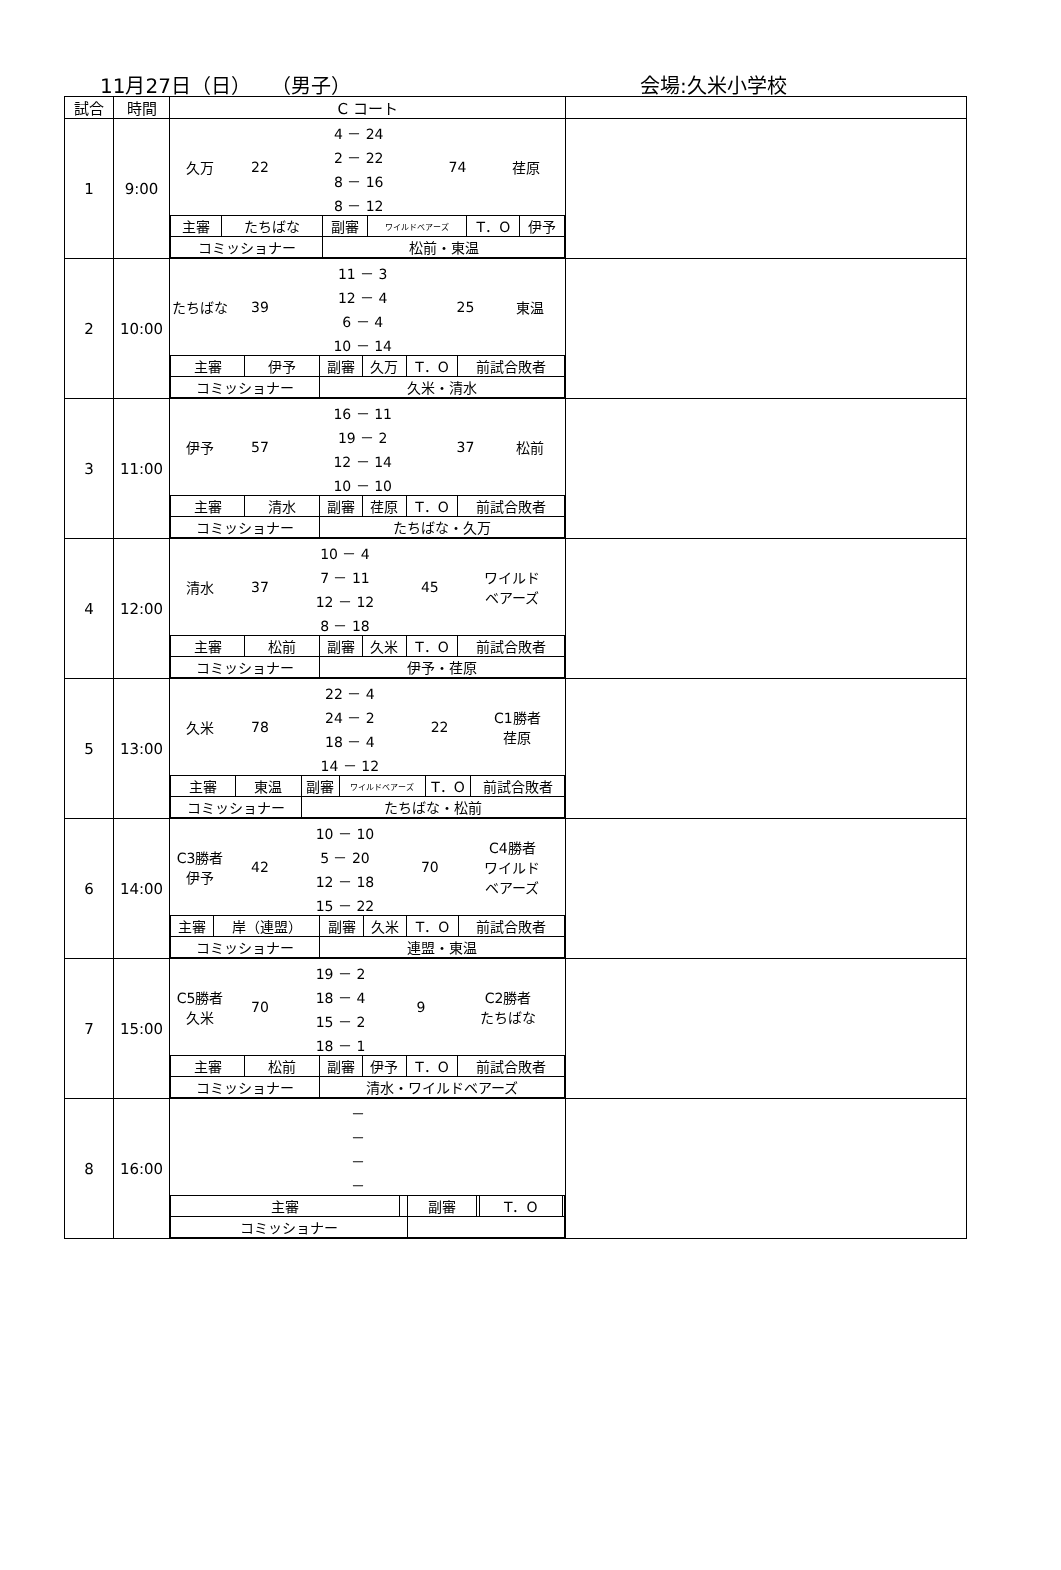11月27日（日）　　（男子） 会場:久米小学校
| 試合 | 時間 | C コート | |
| --- | --- | --- | --- |
| 1 | 9:00 | / 久万 / 22 / 4 － 24 / 74 / 荏原 / / / / 2 － 22 / / / / / / 8 － 16 / / / / / / 8 － 12 / / / / 主審 / たちばな / 副審 / ワイルドベアーズ / T．O / 伊予 / / コミッショナー / / 松前・東温 / / / / | |
| 2 | 10:00 | / たちばな / 39 / 11 － 3 / 25 / 東温 / / / / 12 － 4 / / / / / / 6 － 4 / / / / / / 10 － 14 / / / / 主審 / 伊予 / 副審 / 久万 / T．O / 前試合敗者 / / コミッショナー / / 久米・清水 / / / / | |
| 3 | 11:00 | / 伊予 / 57 / 16 － 11 / 37 / 松前 / / / / 19 － 2 / / / / / / 12 － 14 / / / / / / 10 － 10 / / / / 主審 / 清水 / 副審 / 荏原 / T．O / 前試合敗者 / / コミッショナー / / たちばな・久万 / / / / | |
| 4 | 12:00 | / 清水 / 37 / 10 － 4 / 45 / ワイルド ベアーズ / / / / 7 － 11 / / / / / / 12 － 12 / / / / / / 8 － 18 / / / / 主審 / 松前 / 副審 / 久米 / T．O / 前試合敗者 / / コミッショナー / / 伊予・荏原 / / / / | |
| 5 | 13:00 | / 久米 / 78 / 22 － 4 / 22 / C1勝者 荏原 / / / / 24 － 2 / / / / / / 18 － 4 / / / / / / 14 － 12 / / / / 主審 / 東温 / 副審 / ワイルドベアーズ / T．O / 前試合敗者 / / コミッショナー / / たちばな・松前 / / / / | |
| 6 | 14:00 | / C3勝者 伊予 / 42 / 10 － 10 / 70 / C4勝者 ワイルド ベアーズ / / / / 5 － 20 / / / / / / 12 － 18 / / / / / / 15 － 22 / / / / 主審 / 岸（連盟） / 副審 / 久米 / T．O / 前試合敗者 / / コミッショナー / / 連盟・東温 / / / / | |
| 7 | 15:00 | / C5勝者 久米 / 70 / 19 － 2 / 9 / C2勝者 たちばな / / / / 18 － 4 / / / / / / 15 － 2 / / / / / / 18 － 1 / / / / 主審 / 松前 / 副審 / 伊予 / T．O / 前試合敗者 / / コミッショナー / / 清水・ワイルドベアーズ / / / / | |
| 8 | 16:00 | / / － / / / / － / / / / － / / / / － / / / 主審 / / 副審 / / T．O / / / コミッショナー / / / / / / | |